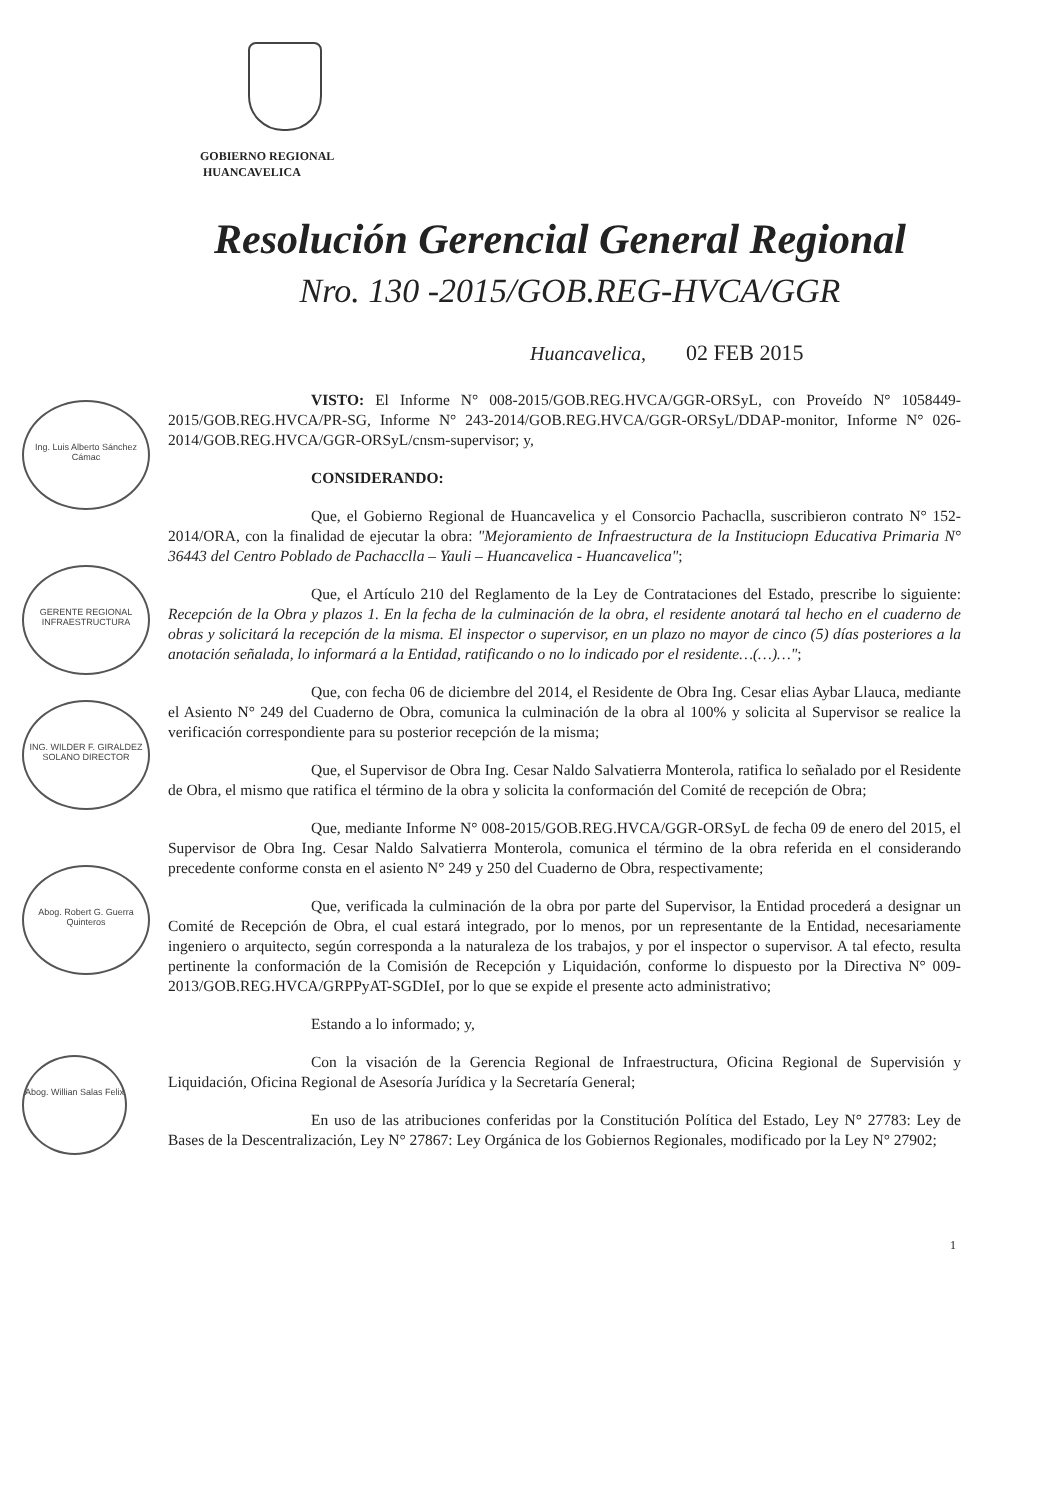GOBIERNO REGIONAL
HUANCAVELICA
Resolución Gerencial General Regional
Nro. 130 -2015/GOB.REG-HVCA/GGR
Huancavelica, 02 FEB 2015
Ing. Luis Alberto Sánchez Cámac
GERENTE REGIONAL INFRAESTRUCTURA
ING. WILDER F. GIRALDEZ SOLANO DIRECTOR
Abog. Robert G. Guerra Quinteros
Abog. Willian Salas Felix
VISTO: El Informe N° 008-2015/GOB.REG.HVCA/GGR-ORSyL, con Proveído N° 1058449-2015/GOB.REG.HVCA/PR-SG, Informe N° 243-2014/GOB.REG.HVCA/GGR-ORSyL/DDAP-monitor, Informe N° 026-2014/GOB.REG.HVCA/GGR-ORSyL/cnsm-supervisor; y,
CONSIDERANDO:
Que, el Gobierno Regional de Huancavelica y el Consorcio Pachaclla, suscribieron contrato N° 152-2014/ORA, con la finalidad de ejecutar la obra: "Mejoramiento de Infraestructura de la Instituciopn Educativa Primaria N° 36443 del Centro Poblado de Pachacclla – Yauli – Huancavelica - Huancavelica";
Que, el Artículo 210 del Reglamento de la Ley de Contrataciones del Estado, prescribe lo siguiente: Recepción de la Obra y plazos 1. En la fecha de la culminación de la obra, el residente anotará tal hecho en el cuaderno de obras y solicitará la recepción de la misma. El inspector o supervisor, en un plazo no mayor de cinco (5) días posteriores a la anotación señalada, lo informará a la Entidad, ratificando o no lo indicado por el residente…(…)…";
Que, con fecha 06 de diciembre del 2014, el Residente de Obra Ing. Cesar elias Aybar Llauca, mediante el Asiento N° 249 del Cuaderno de Obra, comunica la culminación de la obra al 100% y solicita al Supervisor se realice la verificación correspondiente para su posterior recepción de la misma;
Que, el Supervisor de Obra Ing. Cesar Naldo Salvatierra Monterola, ratifica lo señalado por el Residente de Obra, el mismo que ratifica el término de la obra y solicita la conformación del Comité de recepción de Obra;
Que, mediante Informe N° 008-2015/GOB.REG.HVCA/GGR-ORSyL de fecha 09 de enero del 2015, el Supervisor de Obra Ing. Cesar Naldo Salvatierra Monterola, comunica el término de la obra referida en el considerando precedente conforme consta en el asiento N° 249 y 250 del Cuaderno de Obra, respectivamente;
Que, verificada la culminación de la obra por parte del Supervisor, la Entidad procederá a designar un Comité de Recepción de Obra, el cual estará integrado, por lo menos, por un representante de la Entidad, necesariamente ingeniero o arquitecto, según corresponda a la naturaleza de los trabajos, y por el inspector o supervisor. A tal efecto, resulta pertinente la conformación de la Comisión de Recepción y Liquidación, conforme lo dispuesto por la Directiva N° 009-2013/GOB.REG.HVCA/GRPPyAT-SGDIeI, por lo que se expide el presente acto administrativo;
Estando a lo informado; y,
Con la visación de la Gerencia Regional de Infraestructura, Oficina Regional de Supervisión y Liquidación, Oficina Regional de Asesoría Jurídica y la Secretaría General;
En uso de las atribuciones conferidas por la Constitución Política del Estado, Ley N° 27783: Ley de Bases de la Descentralización, Ley N° 27867: Ley Orgánica de los Gobiernos Regionales, modificado por la Ley N° 27902;
1